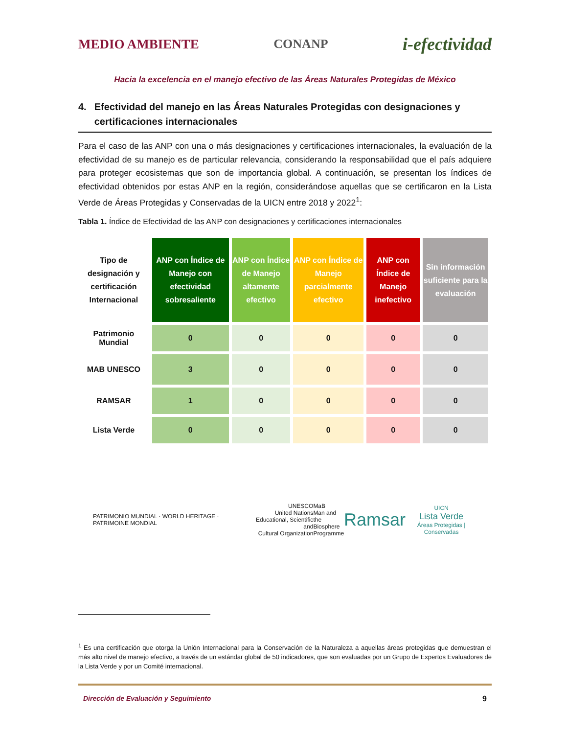MEDIO AMBIENTE CONANP i-efectividad
Hacia la excelencia en el manejo efectivo de las Áreas Naturales Protegidas de México
4. Efectividad del manejo en las Áreas Naturales Protegidas con designaciones y certificaciones internacionales
Para el caso de las ANP con una o más designaciones y certificaciones internacionales, la evaluación de la efectividad de su manejo es de particular relevancia, considerando la responsabilidad que el país adquiere para proteger ecosistemas que son de importancia global. A continuación, se presentan los índices de efectividad obtenidos por estas ANP en la región, considerándose aquellas que se certificaron en la Lista Verde de Áreas Protegidas y Conservadas de la UICN entre 2018 y 2022<sup>1</sup>:
Tabla 1. Índice de Efectividad de las ANP con designaciones y certificaciones internacionales
| Tipo de designación y certificación Internacional | ANP con Índice de Manejo con efectividad sobresaliente | ANP con Índice de Manejo altamente efectivo | ANP con Índice de Manejo parcialmente efectivo | ANP con Índice de Manejo inefectivo | Sin información suficiente para la evaluación |
| --- | --- | --- | --- | --- | --- |
| Patrimonio Mundial | 0 | 0 | 0 | 0 | 0 |
| MAB UNESCO | 3 | 0 | 0 | 0 | 0 |
| RAMSAR | 1 | 0 | 0 | 0 | 0 |
| Lista Verde | 0 | 0 | 0 | 0 | 0 |
PATRIMONIO MUNDIAL · WORLD HERITAGE · PATRIMOINE MONDIAL
UNESCO
United Nations
Educational, Scientific and
Cultural Organization
MaB
Man and
the Biosphere
Programme
Ramsar
UICN
Lista Verde
Áreas Protegidas | Conservadas
<sup>1</sup> Es una certificación que otorga la Unión Internacional para la Conservación de la Naturaleza a aquellas áreas protegidas que demuestran el más alto nivel de manejo efectivo, a través de un estándar global de 50 indicadores, que son evaluadas por un Grupo de Expertos Evaluadores de la Lista Verde y por un Comité internacional.
Dirección de Evaluación y Seguimiento 9